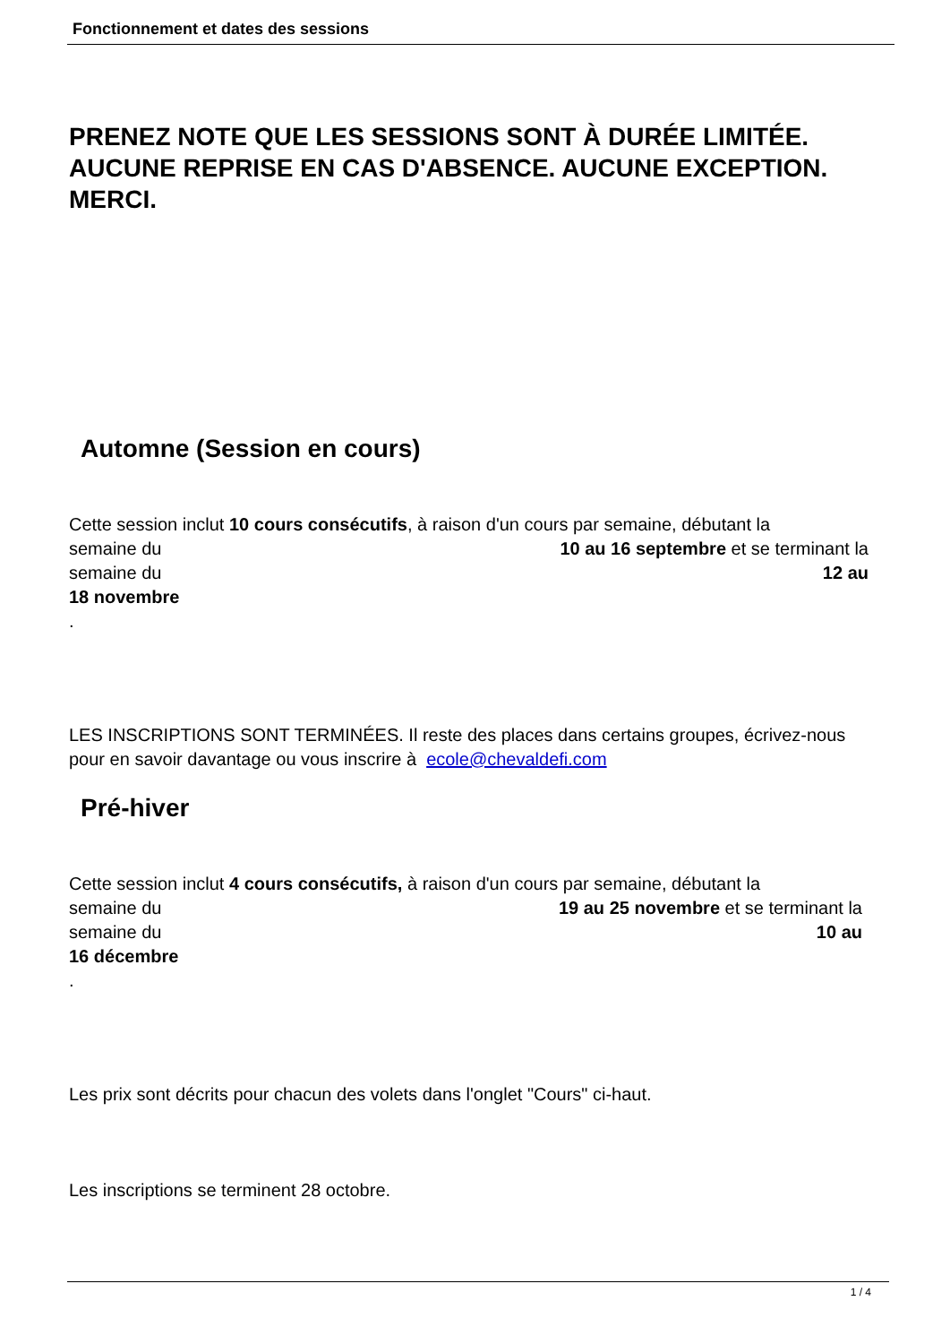Fonctionnement et dates des sessions
PRENEZ NOTE QUE LES SESSIONS SONT À DURÉE LIMITÉE. AUCUNE REPRISE EN CAS D'ABSENCE. AUCUNE EXCEPTION. MERCI.
Automne (Session en cours)
Cette session inclut 10 cours consécutifs, à raison d'un cours par semaine, débutant la
semaine du 10 au 16 septembre et se terminant la
semaine du 12 au
18 novembre
.
LES INSCRIPTIONS SONT TERMINÉES. Il reste des places dans certains groupes, écrivez-nous pour en savoir davantage ou vous inscrire à ecole@chevaldefi.com
Pré-hiver
Cette session inclut 4 cours consécutifs, à raison d'un cours par semaine, débutant la
semaine du 19 au 25 novembre et se terminant la
semaine du 10 au
16 décembre
.
Les prix sont décrits pour chacun des volets dans l'onglet "Cours" ci-haut.
Les inscriptions se terminent 28 octobre.
1 / 4